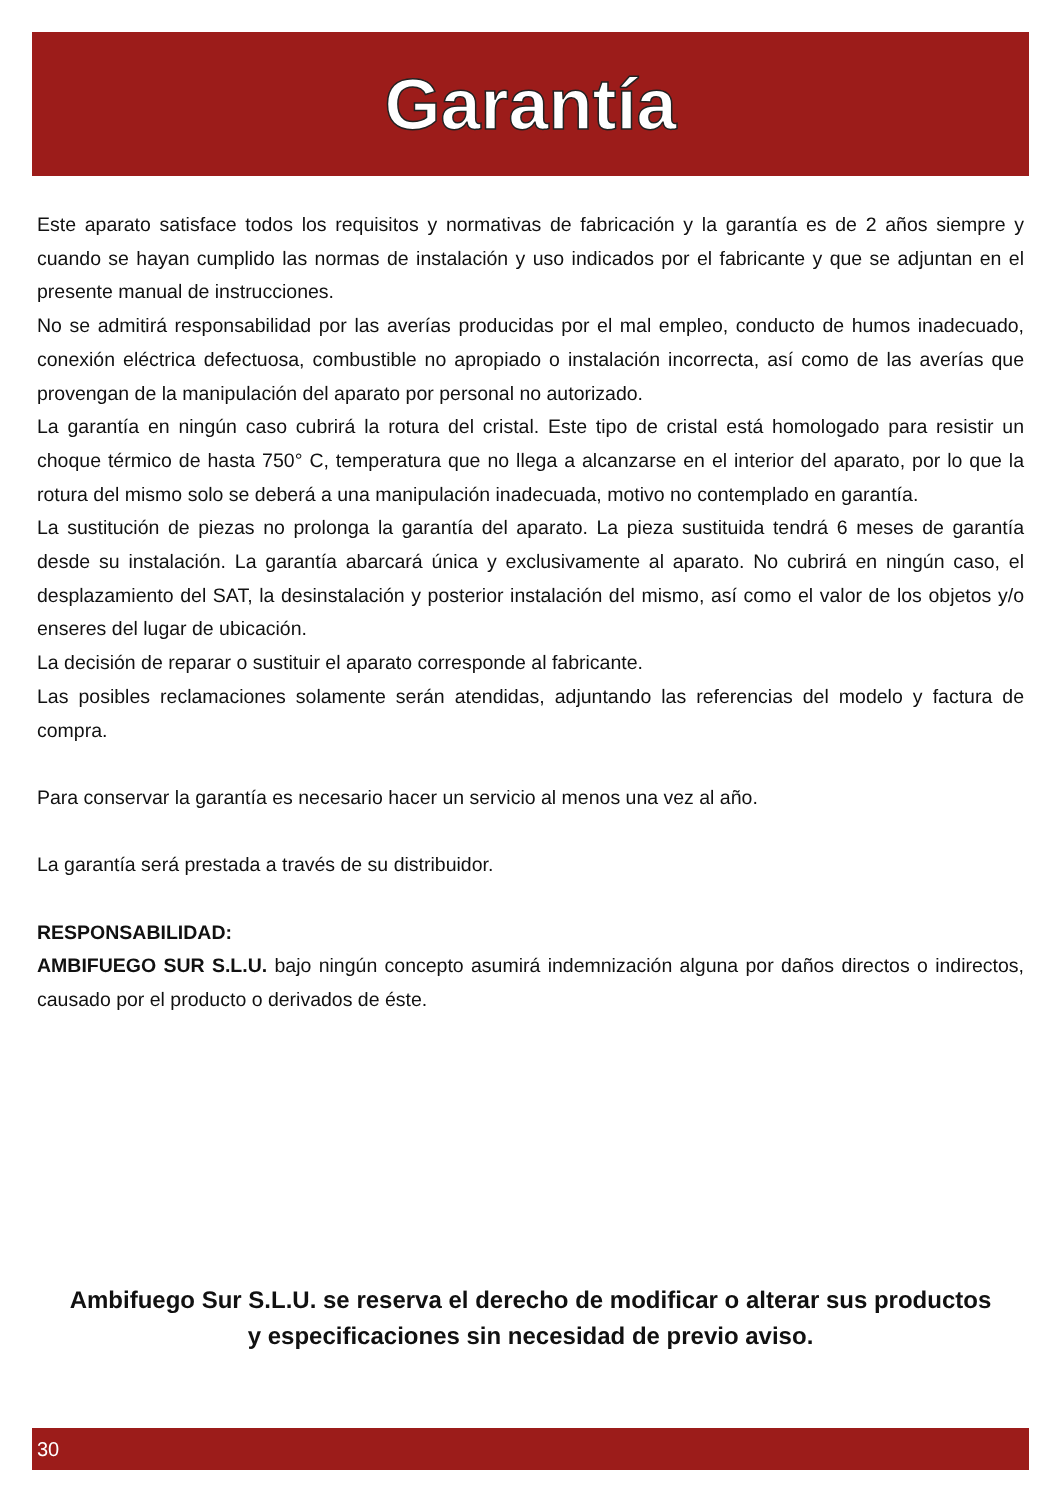Garantía
Este aparato satisface todos los requisitos y normativas de fabricación y la garantía es de 2 años siempre y cuando se hayan cumplido las normas de instalación y uso indicados por el fabricante y que se adjuntan en el presente manual de instrucciones.
No se admitirá responsabilidad por las averías producidas por el mal empleo, conducto de humos inadecuado, conexión eléctrica defectuosa, combustible no apropiado o instalación incorrecta, así como de las averías que provengan de la manipulación del aparato por personal no autorizado.
La garantía en ningún caso cubrirá la rotura del cristal. Este tipo de cristal está homologado para resistir un choque térmico de hasta 750° C, temperatura que no llega a alcanzarse en el interior del aparato, por lo que la rotura del mismo solo se deberá a una manipulación inadecuada, motivo no contemplado en garantía.
La sustitución de piezas no prolonga la garantía del aparato. La pieza sustituida tendrá 6 meses de garantía desde su instalación. La garantía abarcará única y exclusivamente al aparato. No cubrirá en ningún caso, el desplazamiento del SAT, la desinstalación y posterior instalación del mismo, así como el valor de los objetos y/o enseres del lugar de ubicación.
La decisión de reparar o sustituir el aparato corresponde al fabricante.
Las posibles reclamaciones solamente serán atendidas, adjuntando las referencias del modelo y factura de compra.
Para conservar la garantía es necesario hacer un servicio al menos una vez al año.
La garantía será prestada a través de su distribuidor.
RESPONSABILIDAD:
AMBIFUEGO SUR S.L.U. bajo ningún concepto asumirá indemnización alguna por daños directos o indirectos, causado por el producto o derivados de éste.
Ambifuego Sur S.L.U. se reserva el derecho de modificar o alterar sus productos
y especificaciones sin necesidad de previo aviso.
30